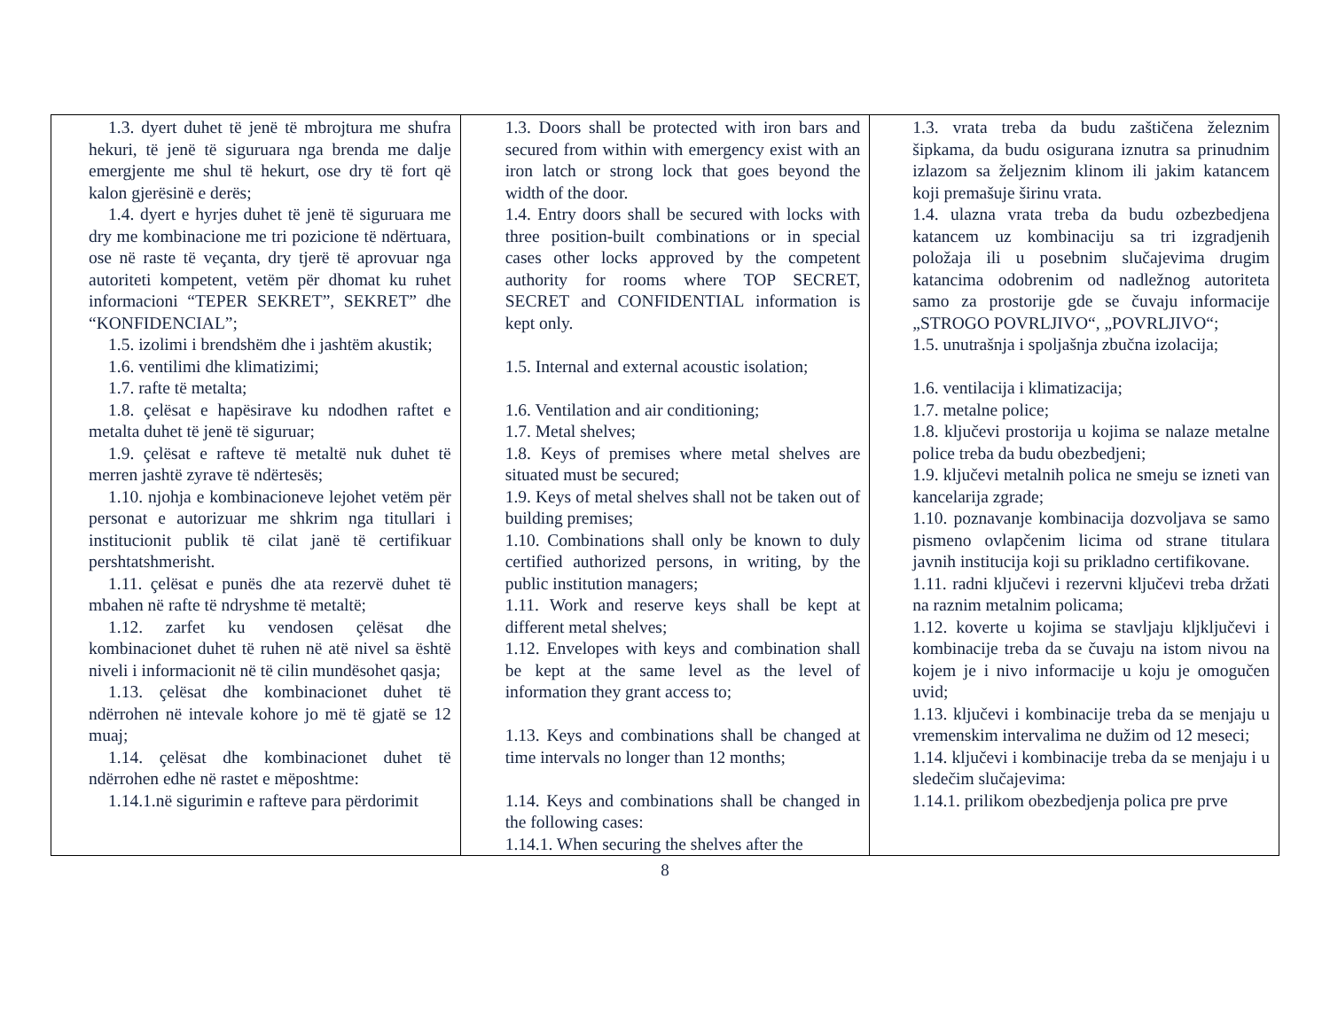| 1.3. dyert duhet të jenë të mbrojtura me shufra hekuri, të jenë të siguruara nga brenda me dalje emergjente me shul të hekurt, ose dry të fort që kalon gjerësinë e derës; 1.4. dyert e hyrjes duhet të jenë të siguruara me dry me kombinacione me tri pozicione të ndërtuara, ose në raste të veçanta, dry tjerë të aprovuar nga autoriteti kompetent, vetëm për dhomat ku ruhet informacioni “TEPER SEKRET”, SEKRET” dhe “KONFIDENCIAL”; 1.5. izolimi i brendshëm dhe i jashtëm akustik; 1.6. ventilimi dhe klimatizimi; 1.7. rafte të metalta; 1.8. çelësat e hapësirave ku ndodhen raftet e metalta duhet të jenë të siguruar; 1.9. çelësat e rafteve të metaltë nuk duhet të merren jashtë zyrave të ndërtesës; 1.10. njohja e kombinacioneve lejohet vetëm për personat e autorizuar me shkrim nga titullari i institucionit publik të cilat janë të certifikuar pershtatshmerisht. 1.11. çelësat e punës dhe ata rezervë duhet të mbahen në rafte të ndryshme të metaltë; 1.12. zarfet ku vendosen çelësat dhe kombinacionet duhet të ruhen në atë nivel sa është niveli i informacionit në të cilin mundësohet qasja; 1.13. çelësat dhe kombinacionet duhet të ndërrohen në intevale kohore jo më të gjatë se 12 muaj; 1.14. çelësat dhe kombinacionet duhet të ndërrohen edhe në rastet e mëposhtme: 1.14.1.në sigurimin e rafteve para përdorimit | 1.3. Doors shall be protected with iron bars and secured from within with emergency exist with an iron latch or strong lock that goes beyond the width of the door. 1.4. Entry doors shall be secured with locks with three position-built combinations or in special cases other locks approved by the competent authority for rooms where TOP SECRET, SECRET and CONFIDENTIAL information is kept only. 1.5. Internal and external acoustic isolation; 1.6. Ventilation and air conditioning; 1.7. Metal shelves; 1.8. Keys of premises where metal shelves are situated must be secured; 1.9. Keys of metal shelves shall not be taken out of building premises; 1.10. Combinations shall only be known to duly certified authorized persons, in writing, by the public institution managers; 1.11. Work and reserve keys shall be kept at different metal shelves; 1.12. Envelopes with keys and combination shall be kept at the same level as the level of information they grant access to; 1.13. Keys and combinations shall be changed at time intervals no longer than 12 months; 1.14. Keys and combinations shall be changed in the following cases: 1.14.1. When securing the shelves after the | 1.3. vrata treba da budu zaštičena železnim šipkama, da budu osigurana iznutra sa prinudnim izlazom sa željeznim klinom ili jakim katancem koji premašuje širinu vrata. 1.4. ulazna vrata treba da budu ozbezbedjena katancem uz kombinaciju sa tri izgradjenih položaja ili u posebnim slučajevima drugim katancima odobrenim od nadležnog autoriteta samo za prostorije gde se čuvaju informacije „STROGO POVRLJIVO“, „POVRLJIVO“; 1.5. unutrašnja i spoljašnja zbučna izolacija; 1.6. ventilacija i klimatizacija; 1.7. metalne police; 1.8. ključevi prostorija u kojima se nalaze metalne police treba da budu obezbedjeni; 1.9. ključevi metalnih polica ne smeju se izneti van kancelarija zgrade; 1.10. poznavanje kombinacija dozvoljava se samo pismeno ovlapčenim licima od strane titulara javnih institucija koji su prikladno certifikovane. 1.11. radni ključevi i rezervni ključevi treba držati na raznim metalnim policama; 1.12. koverte u kojima se stavljaju kljključevi i kombinacije treba da se čuvaju na istom nivou na kojem je i nivo informacije u koju je omogučen uvid; 1.13. ključevi i kombinacije treba da se menjaju u vremenskim intervalima ne dužim od 12 meseci; 1.14. ključevi i kombinacije treba da se menjaju i u sledečim slučajevima: 1.14.1. prilikom obezbedjenja polica pre prve |
8